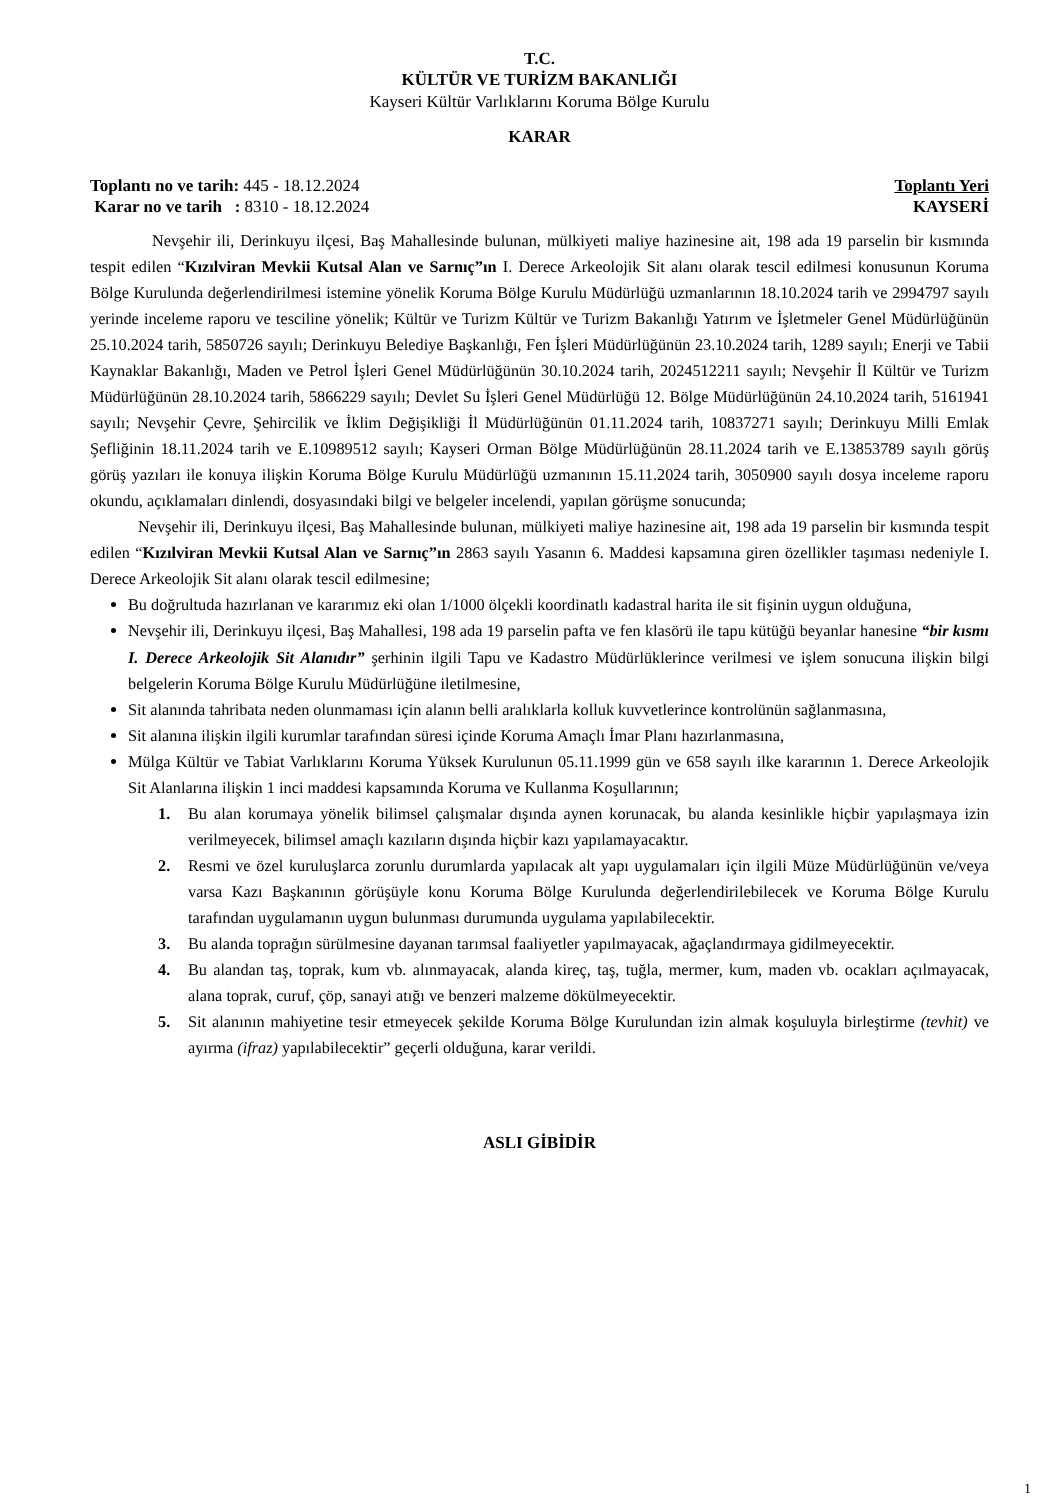T.C.
KÜLTÜR VE TURİZM BAKANLIĞI
Kayseri Kültür Varlıklarını Koruma Bölge Kurulu
KARAR
Toplantı no ve tarih: 445 - 18.12.2024
Karar no ve tarih : 8310 - 18.12.2024
Toplantı Yeri
KAYSERİ
Nevşehir ili, Derinkuyu ilçesi, Baş Mahallesinde bulunan, mülkiyeti maliye hazinesine ait, 198 ada 19 parselin bir kısmında tespit edilen “Kızılviran Mevkii Kutsal Alan ve Sarnıç”ın I. Derece Arkeolojik Sit alanı olarak tescil edilmesi konusunun Koruma Bölge Kurulunda değerlendirilmesi istemine yönelik Koruma Bölge Kurulu Müdürlüğü uzmanlarının 18.10.2024 tarih ve 2994797 sayılı yerinde inceleme raporu ve tesciline yönelik; Kültür ve Turizm Kültür ve Turizm Bakanlığı Yatırım ve İşletmeler Genel Müdürlüğünün 25.10.2024 tarih, 5850726 sayılı; Derinkuyu Belediye Başkanlığı, Fen İşleri Müdürlüğünün 23.10.2024 tarih, 1289 sayılı; Enerji ve Tabii Kaynaklar Bakanlığı, Maden ve Petrol İşleri Genel Müdürlüğünün 30.10.2024 tarih, 2024512211 sayılı; Nevşehir İl Kültür ve Turizm Müdürlüğünün 28.10.2024 tarih, 5866229 sayılı; Devlet Su İşleri Genel Müdürlüğü 12. Bölge Müdürlüğünün 24.10.2024 tarih, 5161941 sayılı; Nevşehir Çevre, Şehircilik ve İklim Değişikliği İl Müdürlüğünün 01.11.2024 tarih, 10837271 sayılı; Derinkuyu Milli Emlak Şefliğinin 18.11.2024 tarih ve E.10989512 sayılı; Kayseri Orman Bölge Müdürlüğünün 28.11.2024 tarih ve E.13853789 sayılı görüş görüş yazıları ile konuya ilişkin Koruma Bölge Kurulu Müdürlüğü uzmanının 15.11.2024 tarih, 3050900 sayılı dosya inceleme raporu okundu, açıklamaları dinlendi, dosyasındaki bilgi ve belgeler incelendi, yapılan görüşme sonucunda;
Nevşehir ili, Derinkuyu ilçesi, Baş Mahallesinde bulunan, mülkiyeti maliye hazinesine ait, 198 ada 19 parselin bir kısmında tespit edilen “Kızılviran Mevkii Kutsal Alan ve Sarnıç”ın 2863 sayılı Yasanın 6. Maddesi kapsamına giren özellikler taşıması nedeniyle I. Derece Arkeolojik Sit alanı olarak tescil edilmesine;
Bu doğrultuda hazırlanan ve kararımız eki olan 1/1000 ölçekli koordinatlı kadastral harita ile sit fişinin uygun olduğuna,
Nevşehir ili, Derinkuyu ilçesi, Baş Mahallesi, 198 ada 19 parselin pafta ve fen klasörü ile tapu kütüğü beyanlar hanesine “bir kısmı I. Derece Arkeolojik Sit Alanıdır” şerhinin ilgili Tapu ve Kadastro Müdürlüklerince verilmesi ve işlem sonucuna ilişkin bilgi belgelerin Koruma Bölge Kurulu Müdürlüğüne iletilmesine,
Sit alanında tahribata neden olunmaması için alanın belli aralıklarla kolluk kuvvetlerince kontrolünün sağlanmasına,
Sit alanına ilişkin ilgili kurumlar tarafından süresi içinde Koruma Amaçlı İmar Planı hazırlanmasına,
Mülga Kültür ve Tabiat Varlıklarını Koruma Yüksek Kurulunun 05.11.1999 gün ve 658 sayılı ilke kararının 1. Derece Arkeolojik Sit Alanlarına ilişkin 1 inci maddesi kapsamında Koruma ve Kullanma Koşullarının;
1. Bu alan korumaya yönelik bilimsel çalışmalar dışında aynen korunacak, bu alanda kesinlikle hiçbir yapılaşmaya izin verilmeyecek, bilimsel amaçlı kazıların dışında hiçbir kazı yapılamayacaktır.
2. Resmi ve özel kuruluşlarca zorunlu durumlarda yapılacak alt yapı uygulamaları için ilgili Müze Müdürlüğünün ve/veya varsa Kazı Başkanının görüşüyle konu Koruma Bölge Kurulunda değerlendirilebilecek ve Koruma Bölge Kurulu tarafından uygulamanın uygun bulunması durumunda uygulama yapılabilecektir.
3. Bu alanda toprağın sürülmesine dayanan tarımsal faaliyetler yapılmayacak, ağaçlandırmaya gidilmeyecektir.
4. Bu alandan taş, toprak, kum vb. alınmayacak, alanda kireç, taş, tuğla, mermer, kum, maden vb. ocakları açılmayacak, alana toprak, curuf, çöp, sanayi atığı ve benzeri malzeme dökülmeyecektir.
5. Sit alanının mahiyetine tesir etmeyecek şekilde Koruma Bölge Kurulundan izin almak koşuluyla birleştirme (tevhit) ve ayırma (ifraz) yapılabilecektir” geçerli olduğuna, karar verildi.
ASLI GİBİDİR
1